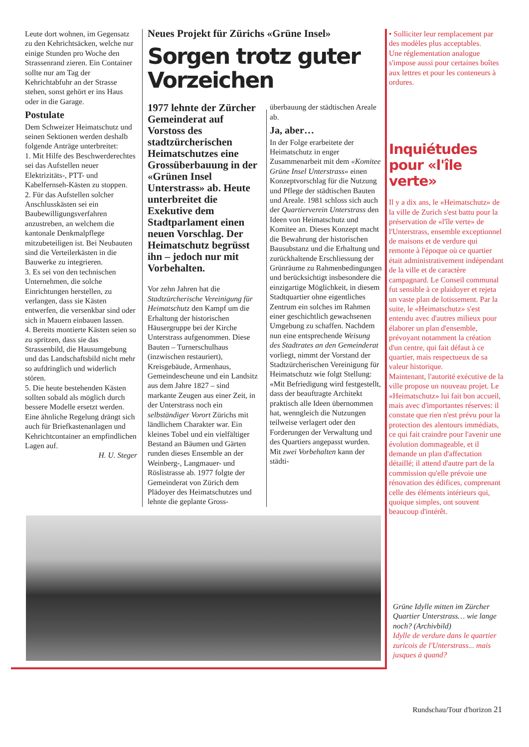Leute dort wohnen, im Gegensatz zu den Kehrichtsäcken, welche nur einige Stunden pro Woche den Strassenrand zieren. Ein Container sollte nur am Tag der Kehrichtabfuhr an der Strasse stehen, sonst gehört er ins Haus oder in die Garage.
Postulate
Dem Schweizer Heimatschutz und seinen Sektionen werden deshalb folgende Anträge unterbreitet:
1. Mit Hilfe des Beschwerderechtes sei das Aufstellen neuer Elektrizitäts-, PTT- und Kabelfernseh-Kästen zu stoppen.
2. Für das Aufstellen solcher Anschlusskästen sei ein Baubewilligungsverfahren anzustreben, an welchem die kantonale Denkmalpflege mitzubeteiligen ist. Bei Neubauten sind die Verteilerkästen in die Bauwerke zu integrieren.
3. Es sei von den technischen Unternehmen, die solche Einrichtungen herstellen, zu verlangen, dass sie Kästen entwerfen, die versenkbar sind oder sich in Mauern einbauen lassen.
4. Bereits montierte Kästen seien so zu spritzen, dass sie das Strassenbild, die Hausumgebung und das Landschaftsbild nicht mehr so aufdringlich und widerlich stören.
5. Die heute bestehenden Kästen sollten sobald als möglich durch bessere Modelle ersetzt werden. Eine ähnliche Regelung drängt sich auch für Briefkastenanlagen und Kehrichtcontainer an empfindlichen Lagen auf.
H. U. Steger
Neues Projekt für Zürichs «Grüne Insel»
Sorgen trotz guter Vorzeichen
1977 lehnte der Zürcher Gemeinderat auf Vorstoss des stadtzürcherischen Heimatschutzes eine Grossüberbauung in der «Grünen Insel Unterstrass» ab. Heute unterbreitet die Exekutive dem Stadtparlament einen neuen Vorschlag. Der Heimatschutz begrüsst ihn – jedoch nur mit Vorbehalten.
Vor zehn Jahren hat die Stadtzürcherische Vereinigung für Heimatschutz den Kampf um die Erhaltung der historischen Häusergruppe bei der Kirche Unterstrass aufgenommen. Diese Bauten – Turnerschulhaus (inzwischen restauriert), Kreisgebäude, Armenhaus, Gemeindescheune und ein Landsitz aus dem Jahre 1827 – sind markante Zeugen aus einer Zeit, in der Unterstrass noch ein selbständiger Vorort Zürichs mit ländlichem Charakter war. Ein kleines Tobel und ein vielfältiger Bestand an Bäumen und Gärten runden dieses Ensemble an der Weinberg-, Langmauer- und Röslistrasse ab. 1977 folgte der Gemeinderat von Zürich dem Plädoyer des Heimatschutzes und lehnte die geplante Gross-
überbauung der städtischen Areale ab.
Ja, aber…
In der Folge erarbeitete der Heimatschutz in enger Zusammenarbeit mit dem «Komitee Grüne Insel Unterstrass» einen Konzeptvorschlag für die Nutzung und Pflege der städtischen Bauten und Areale. 1981 schloss sich auch der Quartierverein Unterstrass den Ideen von Heimatschutz und Komitee an. Dieses Konzept macht die Bewahrung der historischen Bausubstanz und die Erhaltung und zurückhaltende Erschliessung der Grünräume zu Rahmenbedingungen und berücksichtigt insbesondere die einzigartige Möglichkeit, in diesem Stadtquartier ohne eigentliches Zentrum ein solches im Rahmen einer geschichtlich gewachsenen Umgebung zu schaffen. Nachdem nun eine entsprechende Weisung des Stadtrates an den Gemeinderat vorliegt, nimmt der Vorstand der Stadtzürcherischen Vereinigung für Heimatschutz wie folgt Stellung: «Mit Befriedigung wird festgestellt, dass der beauftragte Architekt praktisch alle Ideen übernommen hat, wenngleich die Nutzungen teilweise verlagert oder den Forderungen der Verwaltung und des Quartiers angepasst wurden. Mit zwei Vorbehalten kann der städti-
• Solliciter leur remplacement par des modèles plus acceptables.
Une réglementation analogue s'impose aussi pour certaines boîtes aux lettres et pour les conteneurs à ordures.
Inquiétudes pour «l'île verte»
Il y a dix ans, le «Heimatschutz» de la ville de Zurich s'est battu pour la préservation de «l'île verte» de l'Unterstrass, ensemble exceptionnel de maisons et de verdure qui remonte à l'époque où ce quartier était administrativement indépendant de la ville et de caractère campagnard. Le Conseil communal fut sensible à ce plaidoyer et rejeta un vaste plan de lotissement. Par la suite, le «Heimatschutz» s'est entendu avec d'autres milieux pour élaborer un plan d'ensemble, prévoyant notamment la création d'un centre, qui fait défaut à ce quartier, mais respectueux de sa valeur historique.
Maintenant, l'autorité exécutive de la ville propose un nouveau projet. Le «Heimatschutz» lui fait bon accueil, mais avec d'importantes réserves: il constate que rien n'est prévu pour la protection des alentours immédiats, ce qui fait craindre pour l'avenir une évolution dommageable, et il demande un plan d'affectation détaillé; il attend d'autre part de la commission qu'elle prévoie une rénovation des édifices, comprenant celle des éléments intérieurs qui, quoique simples, ont souvent beaucoup d'intérêt.
Grüne Idylle mitten im Zürcher Quartier Unterstrass… wie lange noch? (Archivbild)
Idylle de verdure dans le quartier zuricois de l'Unterstrass... mais jusques à quand?
Rundschau/Tour d'horizon 21